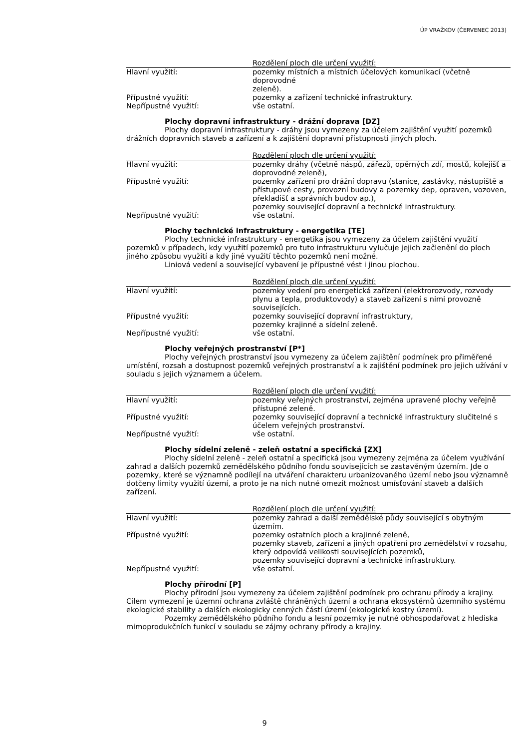ÚP VRAŽKOV (ČERVENEC 2013)
| | Rozdělení ploch dle určení využití: |
| Hlavní využití: | pozemky místních a místních účelových komunikací (včetně doprovodné zeleně). |
| Přípustné využití: | pozemky a zařízení technické infrastruktury. |
| Nepřípustné využití: | vše ostatní. |
Plochy dopravní infrastruktury - drážní doprava [DZ]
Plochy dopravní infrastruktury - dráhy jsou vymezeny za účelem zajištění využití pozemků drážních dopravních staveb a zařízení a k zajištění dopravní přístupnosti jiných ploch.
| | Rozdělení ploch dle určení využití: |
| Hlavní využití: | pozemky dráhy (včetně náspů, zářezů, opěrných zdí, mostů, kolejišť a doprovodné zeleně), |
| Přípustné využití: | pozemky zařízení pro drážní dopravu (stanice, zastávky, nástupiště a přístupové cesty, provozní budovy a pozemky dep, opraven, vozoven, překladišť a správních budov ap.), pozemky související dopravní a technické infrastruktury. |
| Nepřípustné využití: | vše ostatní. |
Plochy technické infrastruktury - energetika [TE]
Plochy technické infrastruktury - energetika jsou vymezeny za účelem zajištění využití pozemků v případech, kdy využití pozemků pro tuto infrastrukturu vylučuje jejich začlenění do ploch jiného způsobu využití a kdy jiné využití těchto pozemků není možné.
Liniová vedení a související vybavení je přípustné vést i jinou plochou.
| | Rozdělení ploch dle určení využití: |
| Hlavní využití: | pozemky vedení pro energetická zařízení (elektrorozvody, rozvody plynu a tepla, produktovody) a staveb zařízení s nimi provozně souvisejících. |
| Přípustné využití: | pozemky související dopravní infrastruktury, pozemky krajinné a sídelní zeleně. |
| Nepřípustné využití: | vše ostatní. |
Plochy veřejných prostranství [P*]
Plochy veřejných prostranství jsou vymezeny za účelem zajištění podmínek pro přiměřené umístění, rozsah a dostupnost pozemků veřejných prostranství a k zajištění podmínek pro jejich užívání v souladu s jejich významem a účelem.
| | Rozdělení ploch dle určení využití: |
| Hlavní využití: | pozemky veřejných prostranství, zejména upravené plochy veřejně přístupné zeleně. |
| Přípustné využití: | pozemky související dopravní a technické infrastruktury slučitelné s účelem veřejných prostranství. |
| Nepřípustné využití: | vše ostatní. |
Plochy sídelní zeleně - zeleň ostatní a specifická [ZX]
Plochy sídelní zeleně - zeleň ostatní a specifická jsou vymezeny zejména za účelem využívání zahrad a dalších pozemků zemědělského půdního fondu souvisejících se zastavěným územím. Jde o pozemky, které se významně podílejí na utváření charakteru urbanizovaného území nebo jsou významně dotčeny limity využití území, a proto je na nich nutné omezit možnost umísťování staveb a dalších zařízení.
| | Rozdělení ploch dle určení využití: |
| Hlavní využití: | pozemky zahrad a další zemědělské půdy související s obytným územím. |
| Přípustné využití: | pozemky ostatních ploch a krajinné zeleně, pozemky staveb, zařízení a jiných opatření pro zemědělství v rozsahu, který odpovídá velikosti souvisejících pozemků, pozemky související dopravní a technické infrastruktury. |
| Nepřípustné využití: | vše ostatní. |
Plochy přírodní [P]
Plochy přírodní jsou vymezeny za účelem zajištění podmínek pro ochranu přírody a krajiny. Cílem vymezení je územní ochrana zvláště chráněných území a ochrana ekosystémů územního systému ekologické stability a dalších ekologicky cenných částí území (ekologické kostry území).
Pozemky zemědělského půdního fondu a lesní pozemky je nutné obhospodařovat z hlediska mimoprodukčních funkcí v souladu se zájmy ochrany přírody a krajiny.
9